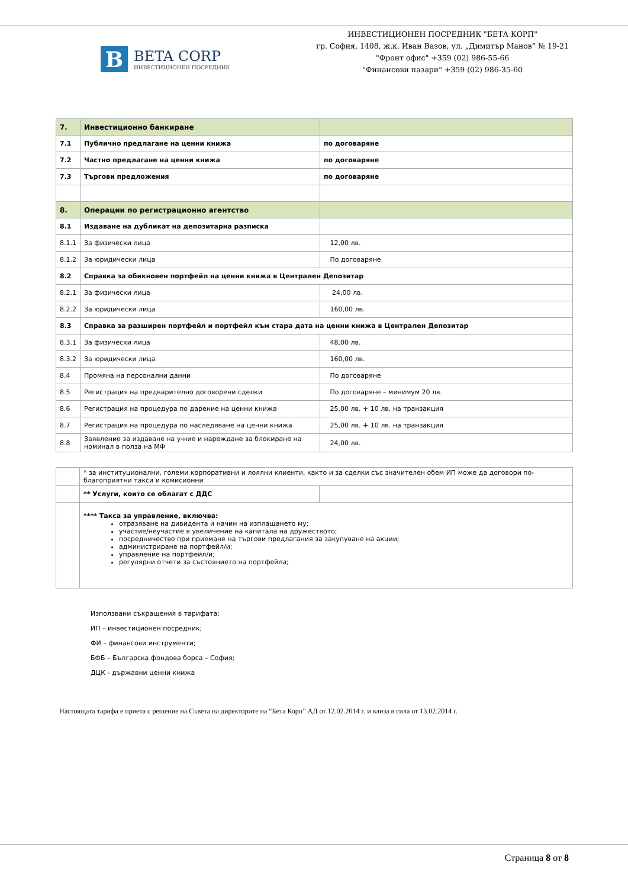B
BETA CORP
ИНВЕСТИЦИОНЕН ПОСРЕДНИК
ИНВЕСТИЦИОНЕН ПОСРЕДНИК "БЕТА КОРП"
гр. София, 1408, ж.к. Иван Вазов, ул. „Димитър Манов” № 19-21
"Фронт офис" +359 (02) 986-55-66
"Финансови пазари" +359 (02) 986-35-60
| 7. | Инвестиционно банкиране | |
| 7.1 | Публично предлагане на ценни книжа | по договаряне |
| 7.2 | Частно предлагане на ценни книжа | по договаряне |
| 7.3 | Търгови предложения | по договаряне |
| 8. | Операции по регистрационно агентство | |
| 8.1 | Издаване на дубликат на депозитарна разписка | |
| 8.1.1 | За физически лица | 12,00 лв. |
| 8.1.2 | За юридически лица | По договаряне |
| 8.2 | Справка за обикновен портфейл на ценни книжа в Централен Депозитар | |
| 8.2.1 | За физически лица | 24,00 лв. |
| 8.2.2 | За юридически лица | 160,00 лв. |
| 8.3 | Справка за разширен портфейл и портфейл към стара дата на ценни книжа в Централен Депозитар | |
| 8.3.1 | За физически лица | 48,00 лв. |
| 8.3.2 | За юридически лица | 160,00 лв. |
| 8.4 | Промяна на персонални данни | По договаряне |
| 8.5 | Регистрация на предварително договорени сделки | По договаряне – минимум 20 лв. |
| 8.6 | Регистрация на процедура по дарение на ценни книжа | 25,00 лв. + 10 лв. на транзакция |
| 8.7 | Регистрация на процедура по наследяване на ценни книжа | 25,00 лв. + 10 лв. на транзакция |
| 8.8 | Заявление за издаване на у-ние и нареждане за блокиране на номинал в полза на МФ | 24,00 лв. |
| | * за институционални, големи корпоративни и лоялни клиенти, както и за сделки със значителен обем ИП може да договори по-благоприятни такси и комисионни | |
| | ** Услуги, които се облагат с ДДС | |
| | **** Такса за управление, включва: отразяване на дивидента и начин на изплащането му; участие/неучастие в увеличение на капитала на дружеството; посредничество при приемане на търгови предлагания за закупуване на акции; администриране на портфейл/и; управление на портфейл/и; регулярни отчети за състоянието на портфейла; | |
Използвани съкращения в тарифата:
ИП – инвестиционен посредник;
ФИ – финансови инструменти;
БФБ – Българска фондова борса – София;
ДЦК - държавни ценни книжа
Настоящата тарифа е приета с решение на Съвета на директорите на “Бета Корп” АД от 12.02.2014 г. и влиза в сила от 13.02.2014 г.
Страница 8 от 8